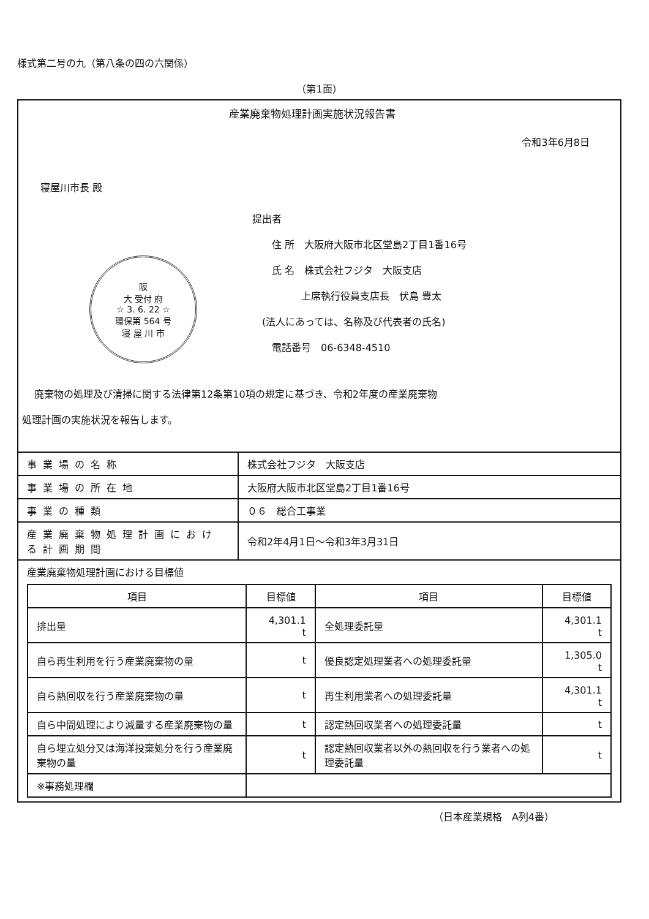様式第二号の九（第八条の四の六関係）
（第1面）
産業廃棄物処理計画実施状況報告書
令和3年6月8日
寝屋川市長 殿
阪
大 受付 府
☆ 3. 6. 22 ☆
環保第 564 号
寝 屋 川 市
提出者
　　住 所　大阪府大阪市北区堂島2丁目1番16号
　　氏 名　株式会社フジタ　大阪支店
　　　　　上席執行役員支店長　伏島 豊太
　(法人にあっては、名称及び代表者の氏名)
　　電話番号　06-6348-4510
廃棄物の処理及び清掃に関する法律第12条第10項の規定に基づき、令和2年度の産業廃棄物
処理計画の実施状況を報告します。
| 事業場の名称 | 株式会社フジタ 大阪支店 |
| 事業場の所在地 | 大阪府大阪市北区堂島2丁目1番16号 |
| 事業の種類 | ０６ 総合工事業 |
| 産業廃棄物処理計画における計画期間 | 令和2年4月1日～令和3年3月31日 |
| 産業廃棄物処理計画における目標値 / 項目 / 目標値 / 項目 / 目標値 / / --- / --- / --- / --- / / 排出量 / 4,301.1 t / 全処理委託量 / 4,301.1 t / / 自ら再生利用を行う産業廃棄物の量 / t / 優良認定処理業者への処理委託量 / 1,305.0 t / / 自ら熱回収を行う産業廃棄物の量 / t / 再生利用業者への処理委託量 / 4,301.1 t / / 自ら中間処理により減量する産業廃棄物の量 / t / 認定熱回収業者への処理委託量 / t / / 自ら埋立処分又は海洋投棄処分を行う産業廃棄物の量 / t / 認定熱回収業者以外の熱回収を行う業者への処理委託量 / t / / ※事務処理欄 / / / / | |
（日本産業規格　A列4番）